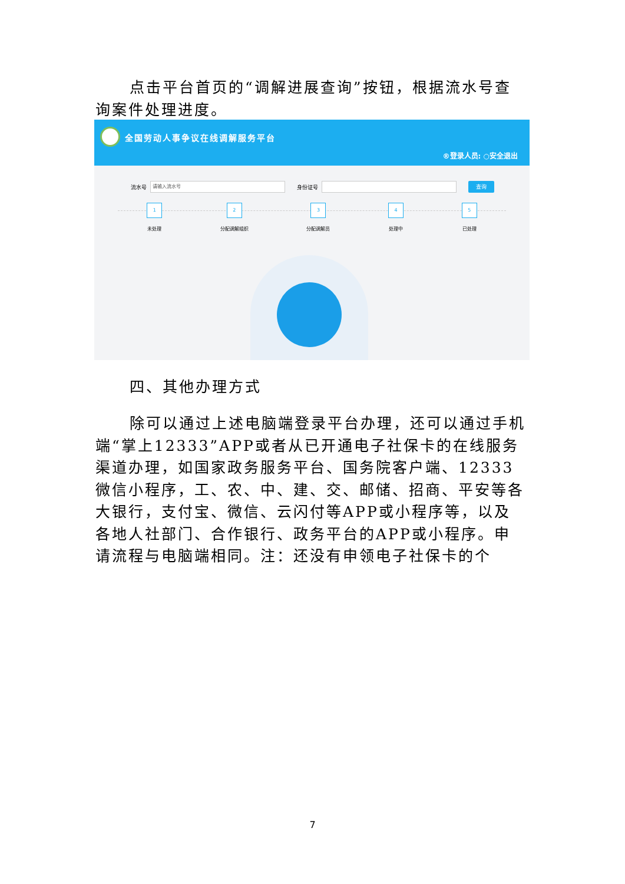点击平台首页的“调解进展查询”按钮，根据流水号查询案件处理进度。
全国劳动人事争议在线调解服务平台
®登录人员: ○安全退出
流水号 请输入流水号 身份证号 查询
1
未处理
2
分配调解组织
3
分配调解员
4
处理中
5
已处理
四、其他办理方式
除可以通过上述电脑端登录平台办理，还可以通过手机端“掌上12333”APP或者从已开通电子社保卡的在线服务渠道办理，如国家政务服务平台、国务院客户端、12333微信小程序，工、农、中、建、交、邮储、招商、平安等各大银行，支付宝、微信、云闪付等APP或小程序等，以及各地人社部门、合作银行、政务平台的APP或小程序。申请流程与电脑端相同。注：还没有申领电子社保卡的个
7